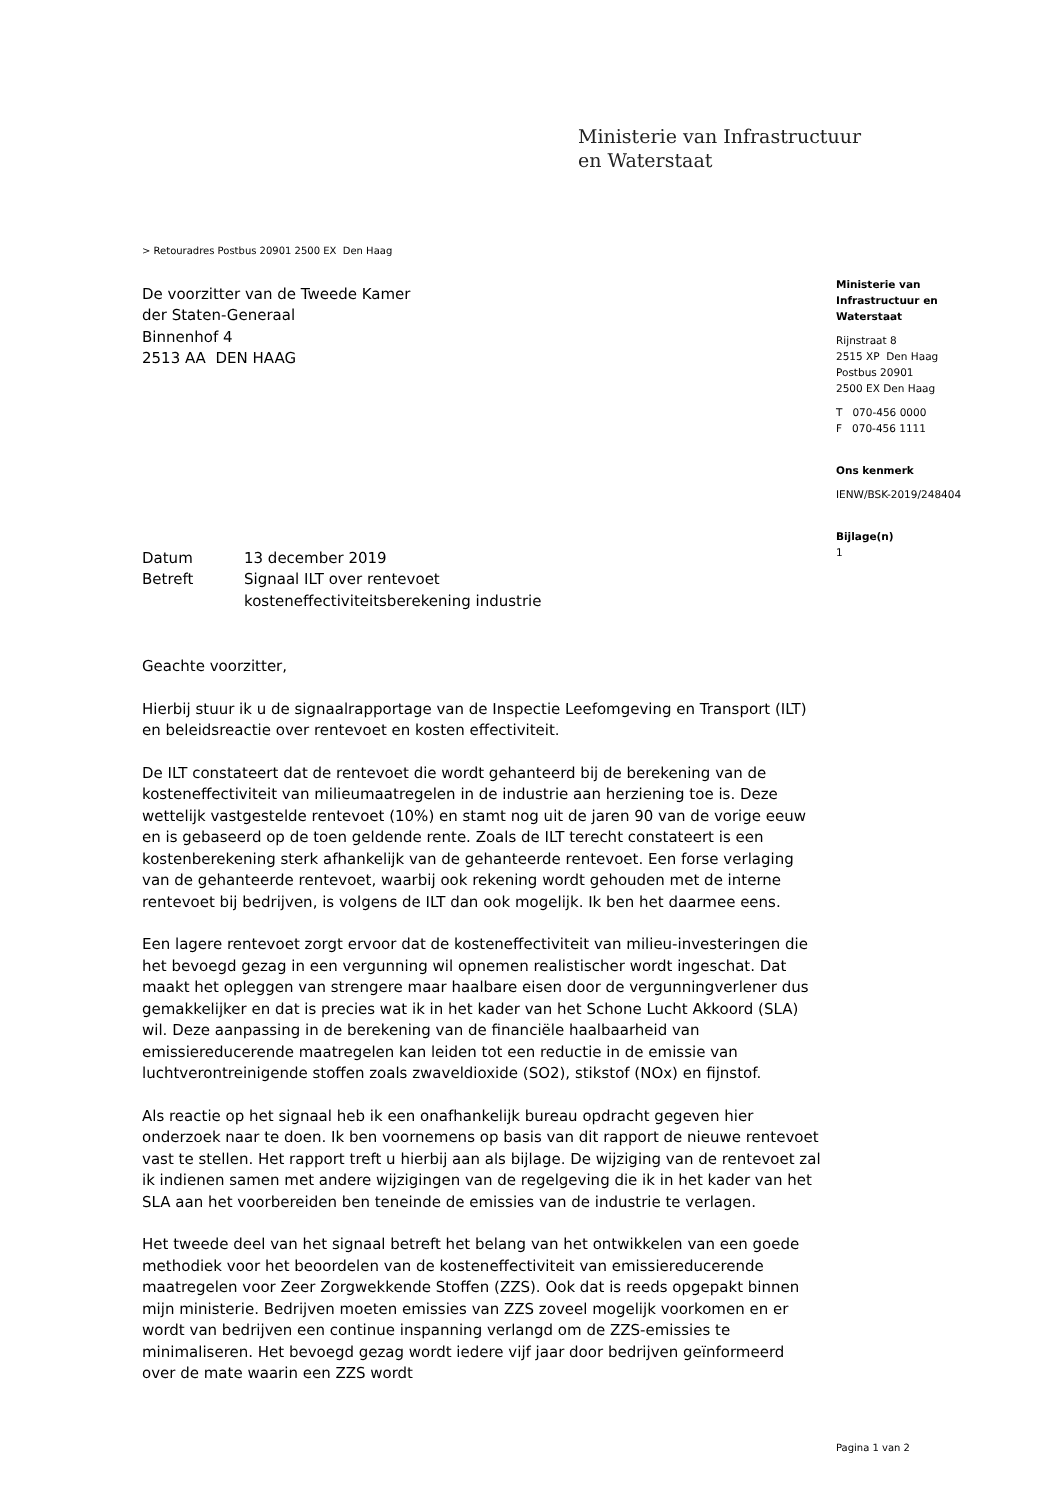Ministerie van Infrastructuur
en Waterstaat
> Retouradres Postbus 20901 2500 EX Den Haag
De voorzitter van de Tweede Kamer
der Staten-Generaal
Binnenhof 4
2513 AA DEN HAAG
| Datum | 13 december 2019 |
| Betreft | Signaal ILT over rentevoet kosteneffectiviteitsberekening industrie |
Geachte voorzitter,
Hierbij stuur ik u de signaalrapportage van de Inspectie Leefomgeving en Transport (ILT) en beleidsreactie over rentevoet en kosten effectiviteit.
De ILT constateert dat de rentevoet die wordt gehanteerd bij de berekening van de kosteneffectiviteit van milieumaatregelen in de industrie aan herziening toe is. Deze wettelijk vastgestelde rentevoet (10%) en stamt nog uit de jaren 90 van de vorige eeuw en is gebaseerd op de toen geldende rente. Zoals de ILT terecht constateert is een kostenberekening sterk afhankelijk van de gehanteerde rentevoet. Een forse verlaging van de gehanteerde rentevoet, waarbij ook rekening wordt gehouden met de interne rentevoet bij bedrijven, is volgens de ILT dan ook mogelijk. Ik ben het daarmee eens.
Een lagere rentevoet zorgt ervoor dat de kosteneffectiviteit van milieu-investeringen die het bevoegd gezag in een vergunning wil opnemen realistischer wordt ingeschat. Dat maakt het opleggen van strengere maar haalbare eisen door de vergunningverlener dus gemakkelijker en dat is precies wat ik in het kader van het Schone Lucht Akkoord (SLA) wil. Deze aanpassing in de berekening van de financiële haalbaarheid van emissiereducerende maatregelen kan leiden tot een reductie in de emissie van luchtverontreinigende stoffen zoals zwaveldioxide (SO2), stikstof (NOx) en fijnstof.
Als reactie op het signaal heb ik een onafhankelijk bureau opdracht gegeven hier onderzoek naar te doen. Ik ben voornemens op basis van dit rapport de nieuwe rentevoet vast te stellen. Het rapport treft u hierbij aan als bijlage. De wijziging van de rentevoet zal ik indienen samen met andere wijzigingen van de regelgeving die ik in het kader van het SLA aan het voorbereiden ben teneinde de emissies van de industrie te verlagen.
Het tweede deel van het signaal betreft het belang van het ontwikkelen van een goede methodiek voor het beoordelen van de kosteneffectiviteit van emissiereducerende maatregelen voor Zeer Zorgwekkende Stoffen (ZZS). Ook dat is reeds opgepakt binnen mijn ministerie. Bedrijven moeten emissies van ZZS zoveel mogelijk voorkomen en er wordt van bedrijven een continue inspanning verlangd om de ZZS-emissies te minimaliseren. Het bevoegd gezag wordt iedere vijf jaar door bedrijven geïnformeerd over de mate waarin een ZZS wordt
Ministerie van
Infrastructuur en
Waterstaat
Rijnstraat 8
2515 XP Den Haag
Postbus 20901
2500 EX Den Haag
T 070-456 0000
F 070-456 1111
Ons kenmerk
IENW/BSK-2019/248404
Bijlage(n)
1
Pagina 1 van 2